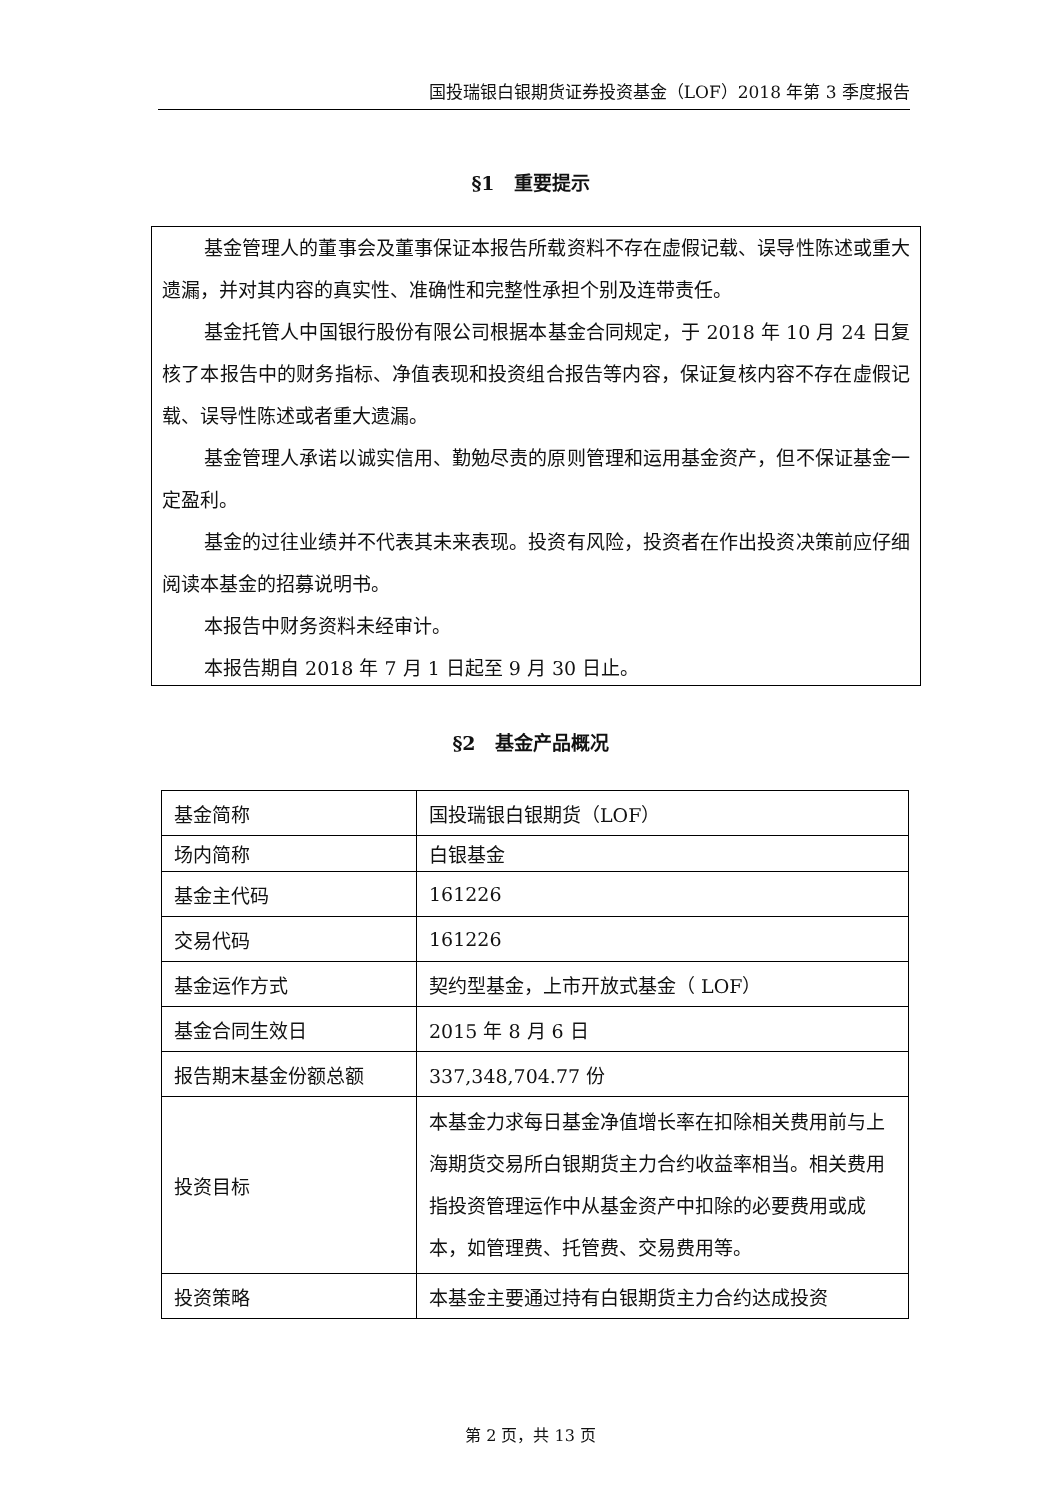国投瑞银白银期货证券投资基金（LOF）2018 年第 3 季度报告
§1　重要提示
基金管理人的董事会及董事保证本报告所载资料不存在虚假记载、误导性陈述或重大遗漏，并对其内容的真实性、准确性和完整性承担个别及连带责任。
基金托管人中国银行股份有限公司根据本基金合同规定，于 2018 年 10 月 24 日复核了本报告中的财务指标、净值表现和投资组合报告等内容，保证复核内容不存在虚假记载、误导性陈述或者重大遗漏。
基金管理人承诺以诚实信用、勤勉尽责的原则管理和运用基金资产，但不保证基金一定盈利。
基金的过往业绩并不代表其未来表现。投资有风险，投资者在作出投资决策前应仔细阅读本基金的招募说明书。
本报告中财务资料未经审计。
本报告期自 2018 年 7 月 1 日起至 9 月 30 日止。
§2　基金产品概况
| 基金简称 | 国投瑞银白银期货（LOF） |
| 场内简称 | 白银基金 |
| 基金主代码 | 161226 |
| 交易代码 | 161226 |
| 基金运作方式 | 契约型基金，上市开放式基金（ LOF） |
| 基金合同生效日 | 2015 年 8 月 6 日 |
| 报告期末基金份额总额 | 337,348,704.77 份 |
| 投资目标 | 本基金力求每日基金净值增长率在扣除相关费用前与上海期货交易所白银期货主力合约收益率相当。相关费用指投资管理运作中从基金资产中扣除的必要费用或成本，如管理费、托管费、交易费用等。 |
| 投资策略 | 本基金主要通过持有白银期货主力合约达成投资 |
第 2 页，共 13 页